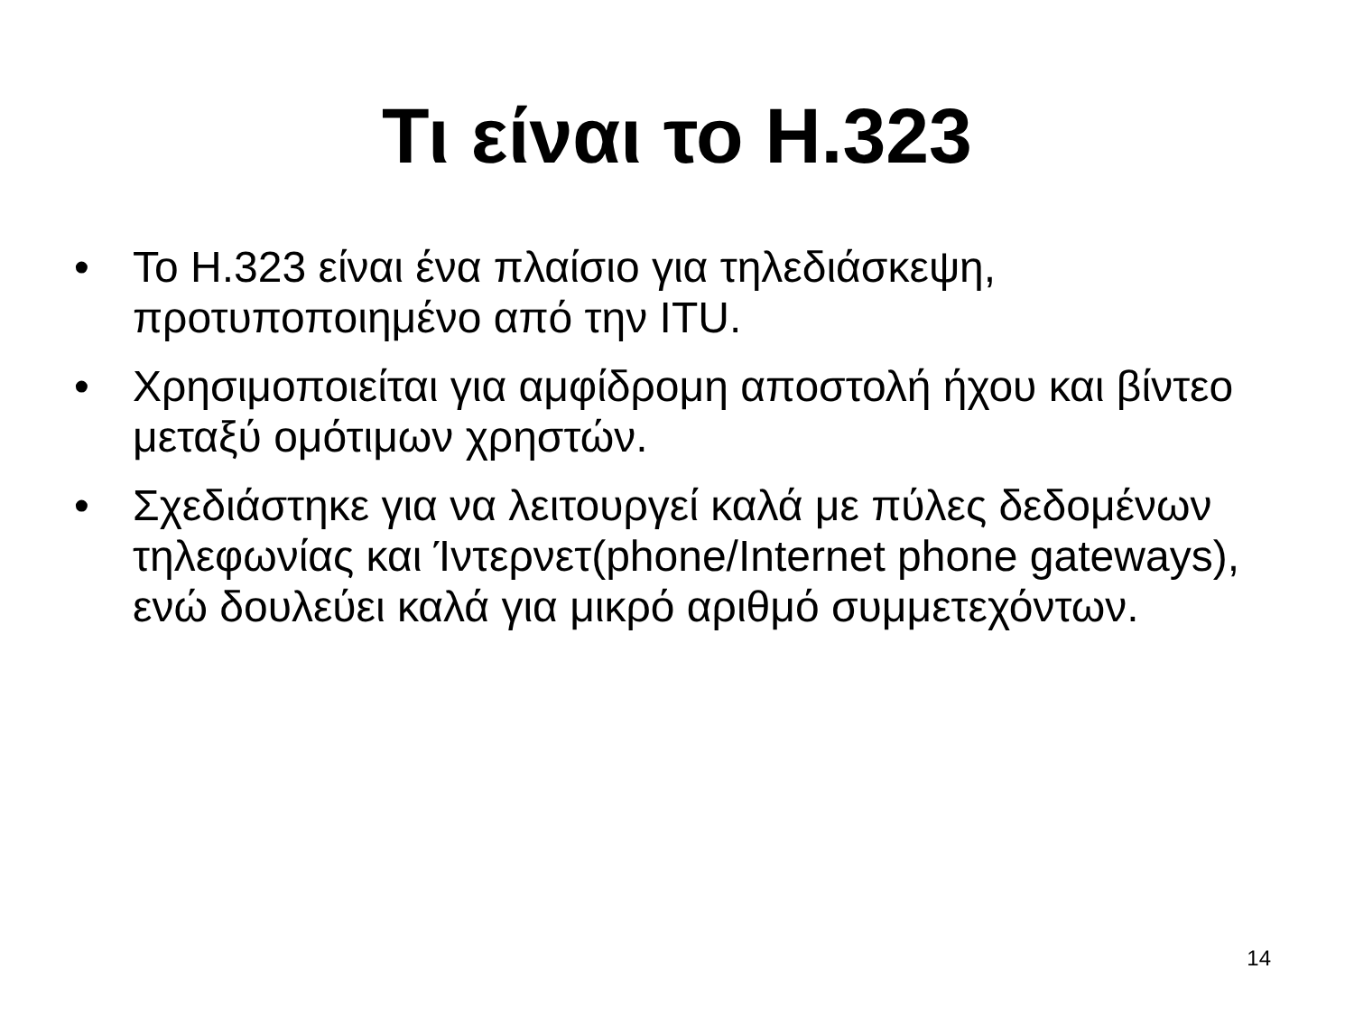Τι είναι το H.323
• Το H.323 είναι ένα πλαίσιο για τηλεδιάσκεψη, προτυποποιημένο από την ITU.
• Χρησιμοποιείται για αμφίδρομη αποστολή ήχου και βίντεο μεταξύ ομότιμων χρηστών.
• Σχεδιάστηκε για να λειτουργεί καλά με πύλες δεδομένων τηλεφωνίας και Ίντερνετ(phone/Internet phone gateways), ενώ δουλεύει καλά για μικρό αριθμό συμμετεχόντων.
14